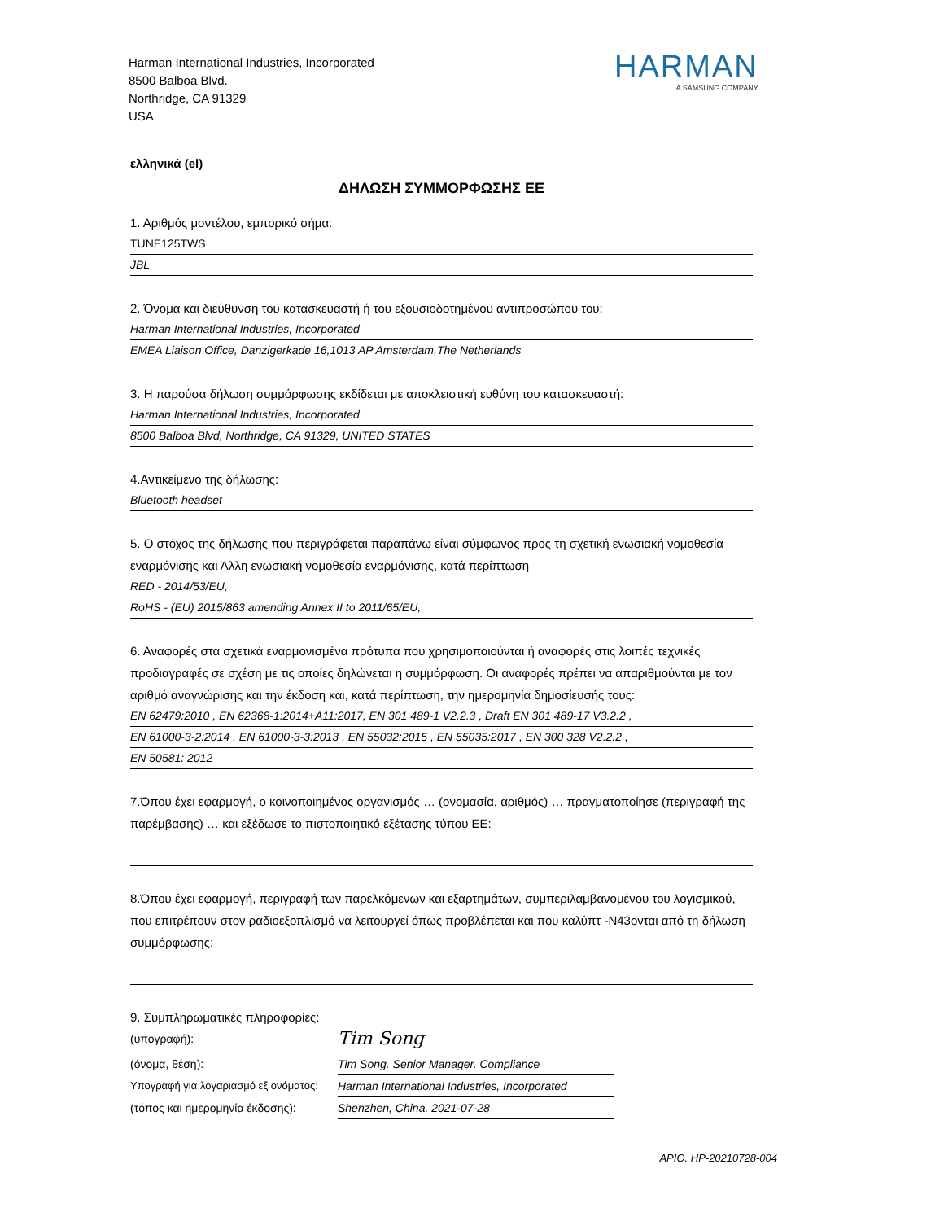Harman International Industries, Incorporated
8500 Balboa Blvd.
Northridge, CA 91329
USA
HARMAN
A SAMSUNG COMPANY
ελληνικά (el)
ΔΗΛΩΣΗ ΣΥΜΜΟΡΦΩΣΗΣ ΕΕ
1. Αριθμός μοντέλου, εμπορικό σήμα:
TUNE125TWS
JBL
2. Όνομα και διεύθυνση του κατασκευαστή ή του εξουσιοδοτημένου αντιπροσώπου του:
Harman International Industries, Incorporated
EMEA Liaison Office, Danzigerkade 16,1013 AP Amsterdam,The Netherlands
3. Η παρούσα δήλωση συμμόρφωσης εκδίδεται με αποκλειστική ευθύνη του κατασκευαστή:
Harman International Industries, Incorporated
8500 Balboa Blvd, Northridge, CA 91329, UNITED STATES
4.Αντικείμενο της δήλωσης:
Bluetooth headset
5. Ο στόχος της δήλωσης που περιγράφεται παραπάνω είναι σύμφωνος προς τη σχετική ενωσιακή νομοθεσία εναρμόνισης και Άλλη ενωσιακή νομοθεσία εναρμόνισης, κατά περίπτωση
RED - 2014/53/EU,
RoHS - (EU) 2015/863 amending Annex II to 2011/65/EU,
6. Αναφορές στα σχετικά εναρμονισμένα πρότυπα που χρησιμοποιούνται ή αναφορές στις λοιπές τεχνικές προδιαγραφές σε σχέση με τις οποίες δηλώνεται η συμμόρφωση. Οι αναφορές πρέπει να απαριθμούνται με τον αριθμό αναγνώρισης και την έκδοση και, κατά περίπτωση, την ημερομηνία δημοσίευσής τους:
EN 62479:2010 , EN 62368-1:2014+A11:2017, EN 301 489-1 V2.2.3 , Draft EN 301 489-17 V3.2.2 ,
EN 61000-3-2:2014 , EN 61000-3-3:2013 , EN 55032:2015 , EN 55035:2017 , EN 300 328 V2.2.2 ,
EN 50581: 2012
7.Όπου έχει εφαρμογή, ο κοινοποιημένος οργανισμός … (ονομασία, αριθμός) … πραγματοποίησε (περιγραφή της παρέμβασης) … και εξέδωσε το πιστοποιητικό εξέτασης τύπου ΕΕ:
8.Όπου έχει εφαρμογή, περιγραφή των παρελκόμενων και εξαρτημάτων, συμπεριλαμβανομένου του λογισμικού, που επιτρέπουν στον ραδιοεξοπλισμό να λειτουργεί όπως προβλέπεται και που καλύπτ -N43ονται από τη δήλωση συμμόρφωσης:
9. Συμπληρωματικές πληροφορίες:
(υπογραφή):
Tim Song
(όνομα, θέση): Tim Song. Senior Manager. Compliance
Υπογραφή για λογαριασμό εξ ονόματος:
Harman International Industries, Incorporated
(τόπος και ημερομηνία έκδοσης):
Shenzhen, China. 2021-07-28
ΑΡΙΘ. HP-20210728-004